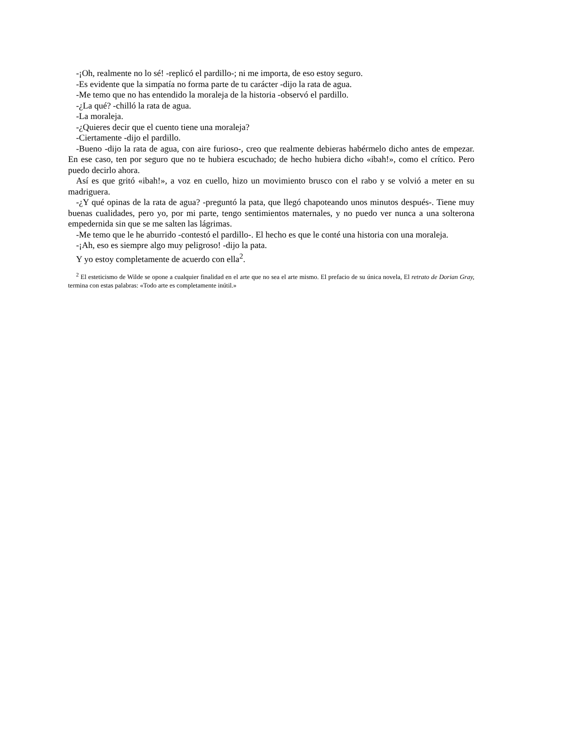-¡Oh, realmente no lo sé! -replicó el pardillo-; ni me importa, de eso estoy seguro.
-Es evidente que la simpatía no forma parte de tu carácter -dijo la rata de agua.
-Me temo que no has entendido la moraleja de la historia -observó el pardillo.
-¿La qué? -chilló la rata de agua.
-La moraleja.
-¿Quieres decir que el cuento tiene una moraleja?
-Ciertamente -dijo el pardillo.
-Bueno -dijo la rata de agua, con aire furioso-, creo que realmente debieras habérmelo dicho antes de empezar. En ese caso, ten por seguro que no te hubiera escuchado; de hecho hubiera dicho «ibah!», como el crítico. Pero puedo decirlo ahora.
Así es que gritó «ibah!», a voz en cuello, hizo un movimiento brusco con el rabo y se volvió a meter en su madriguera.
-¿Y qué opinas de la rata de agua? -preguntó la pata, que llegó chapoteando unos minutos después-. Tiene muy buenas cualidades, pero yo, por mi parte, tengo sentimientos maternales, y no puedo ver nunca a una solterona empedernida sin que se me salten las lágrimas.
-Me temo que le he aburrido -contestó el pardillo-. El hecho es que le conté una historia con una moraleja.
-¡Ah, eso es siempre algo muy peligroso! -dijo la pata.
Y yo estoy completamente de acuerdo con ella<sup>2</sup>.
<sup>2</sup> El esteticismo de Wilde se opone a cualquier finalidad en el arte que no sea el arte mismo. El prefacio de su única novela, El retrato de Dorian Gray, termina con estas palabras: «Todo arte es completamente inútil.»